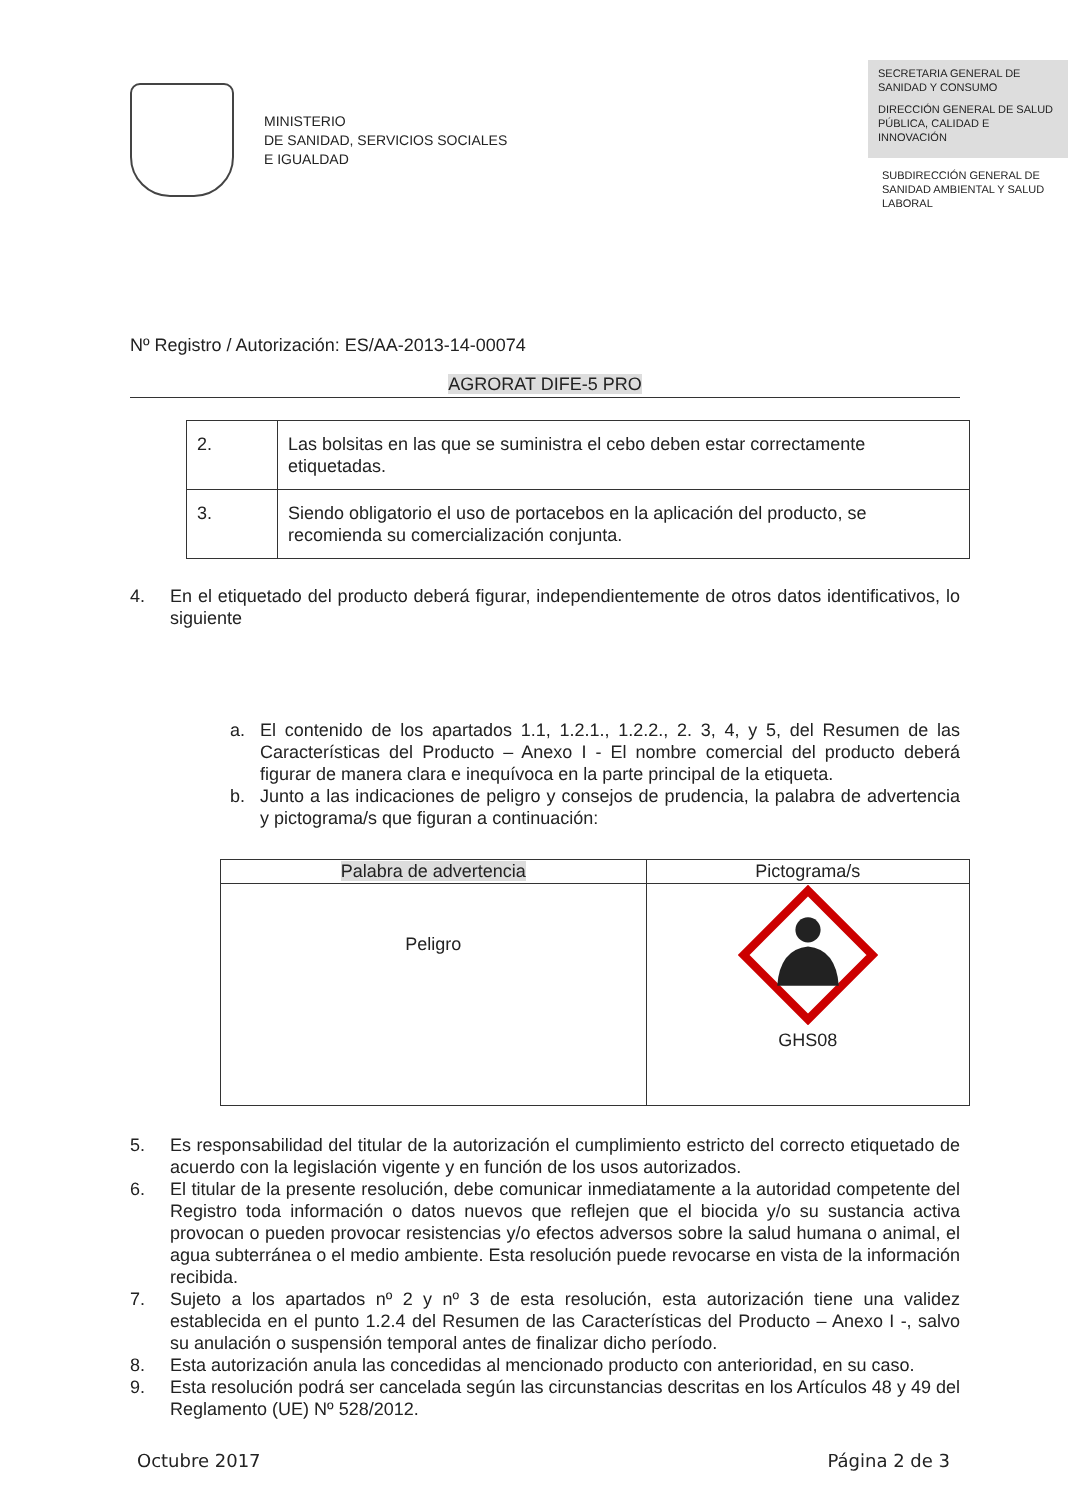MINISTERIO
DE SANIDAD, SERVICIOS SOCIALES
E IGUALDAD
SECRETARIA GENERAL DE SANIDAD Y CONSUMO
DIRECCIÓN GENERAL DE SALUD PÚBLICA, CALIDAD E INNOVACIÓN
SUBDIRECCIÓN GENERAL DE SANIDAD AMBIENTAL Y SALUD LABORAL
Nº Registro / Autorización: ES/AA-2013-14-00074
AGRORAT DIFE-5 PRO
| 2. | Las bolsitas en las que se suministra el cebo deben estar correctamente etiquetadas. |
| 3. | Siendo obligatorio el uso de portacebos en la aplicación del producto, se recomienda su comercialización conjunta. |
4. En el etiquetado del producto deberá figurar, independientemente de otros datos identificativos, lo siguiente
a. El contenido de los apartados 1.1, 1.2.1., 1.2.2., 2. 3, 4, y 5, del Resumen de las Características del Producto – Anexo I - El nombre comercial del producto deberá figurar de manera clara e inequívoca en la parte principal de la etiqueta.
b. Junto a las indicaciones de peligro y consejos de prudencia, la palabra de advertencia y pictograma/s que figuran a continuación:
| Palabra de advertencia | Pictograma/s |
| --- | --- |
| Peligro | GHS08 |
5. Es responsabilidad del titular de la autorización el cumplimiento estricto del correcto etiquetado de acuerdo con la legislación vigente y en función de los usos autorizados.
6. El titular de la presente resolución, debe comunicar inmediatamente a la autoridad competente del Registro toda información o datos nuevos que reflejen que el biocida y/o su sustancia activa provocan o pueden provocar resistencias y/o efectos adversos sobre la salud humana o animal, el agua subterránea o el medio ambiente. Esta resolución puede revocarse en vista de la información recibida.
7. Sujeto a los apartados nº 2 y nº 3 de esta resolución, esta autorización tiene una validez establecida en el punto 1.2.4 del Resumen de las Características del Producto – Anexo I -, salvo su anulación o suspensión temporal antes de finalizar dicho período.
8. Esta autorización anula las concedidas al mencionado producto con anterioridad, en su caso.
9. Esta resolución podrá ser cancelada según las circunstancias descritas en los Artículos 48 y 49 del Reglamento (UE) Nº 528/2012.
Octubre 2017 Página 2 de 3